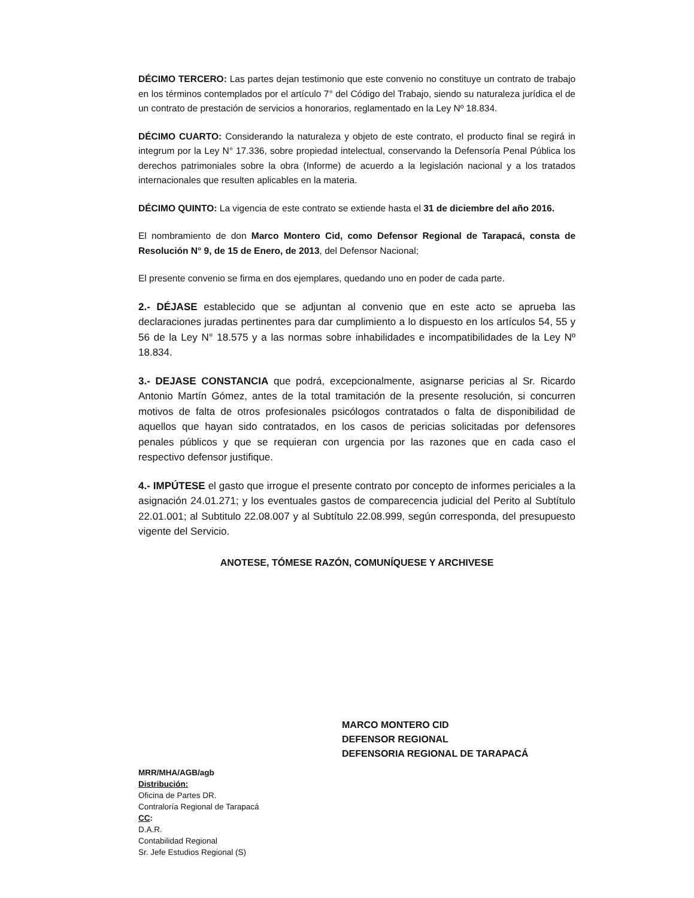DÉCIMO TERCERO: Las partes dejan testimonio que este convenio no constituye un contrato de trabajo en los términos contemplados por el artículo 7° del Código del Trabajo, siendo su naturaleza jurídica el de un contrato de prestación de servicios a honorarios, reglamentado en la Ley Nº 18.834.
DÉCIMO CUARTO: Considerando la naturaleza y objeto de este contrato, el producto final se regirá in integrum por la Ley N° 17.336, sobre propiedad intelectual, conservando la Defensoría Penal Pública los derechos patrimoniales sobre la obra (Informe) de acuerdo a la legislación nacional y a los tratados internacionales que resulten aplicables en la materia.
DÉCIMO QUINTO: La vigencia de este contrato se extiende hasta el 31 de diciembre del año 2016.
El nombramiento de don Marco Montero Cid, como Defensor Regional de Tarapacá, consta de Resolución N° 9, de 15 de Enero, de 2013, del Defensor Nacional;
El presente convenio se firma en dos ejemplares, quedando uno en poder de cada parte.
2.- DÉJASE establecido que se adjuntan al convenio que en este acto se aprueba las declaraciones juradas pertinentes para dar cumplimiento a lo dispuesto en los artículos 54, 55 y 56 de la Ley N° 18.575 y a las normas sobre inhabilidades e incompatibilidades de la Ley Nº 18.834.
3.- DEJASE CONSTANCIA que podrá, excepcionalmente, asignarse pericias al Sr. Ricardo Antonio Martín Gómez, antes de la total tramitación de la presente resolución, si concurren motivos de falta de otros profesionales psicólogos contratados o falta de disponibilidad de aquellos que hayan sido contratados, en los casos de pericias solicitadas por defensores penales públicos y que se requieran con urgencia por las razones que en cada caso el respectivo defensor justifique.
4.- IMPÚTESE el gasto que irrogue el presente contrato por concepto de informes periciales a la asignación 24.01.271; y los eventuales gastos de comparecencia judicial del Perito al Subtítulo 22.01.001; al Subtitulo 22.08.007 y al Subtítulo 22.08.999, según corresponda, del presupuesto vigente del Servicio.
ANOTESE, TÓMESE RAZÓN, COMUNÍQUESE Y ARCHIVESE
MARCO MONTERO CID
DEFENSOR REGIONAL
DEFENSORIA REGIONAL DE TARAPACÁ
MRR/MHA/AGB/agb
Distribución:
Oficina de Partes DR.
Contraloría Regional de Tarapacá
CC:
D.A.R.
Contabilidad Regional
Sr. Jefe Estudios Regional (S)